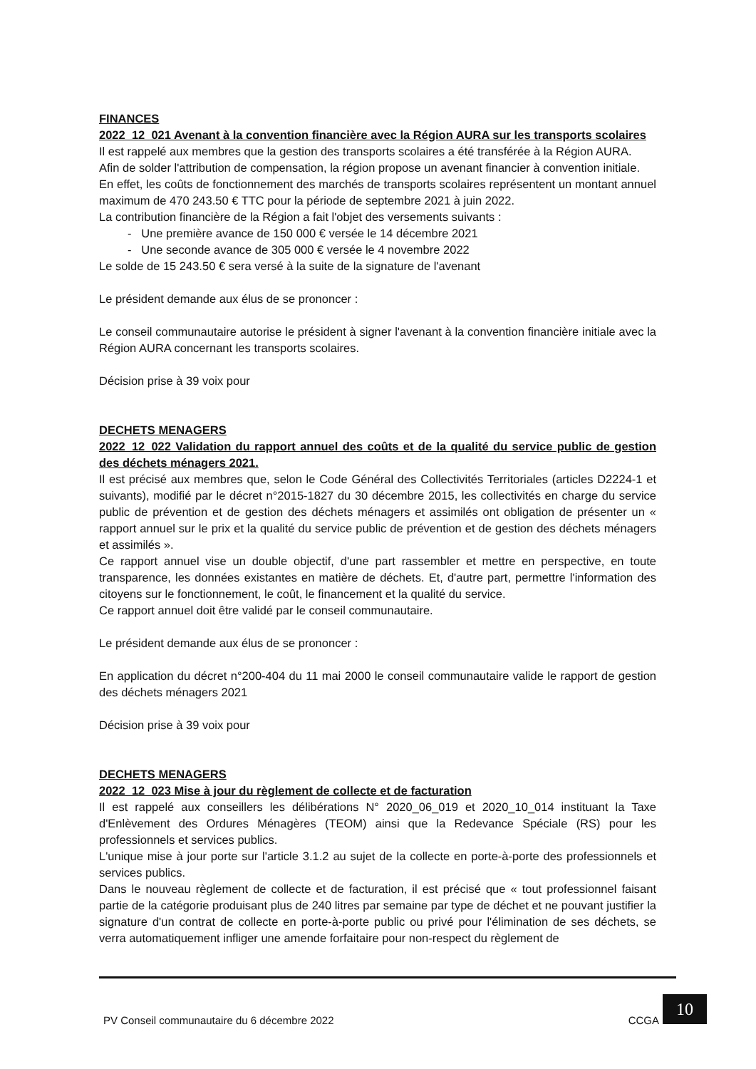FINANCES
2022_12_021 Avenant à la convention financière avec la Région AURA sur les transports scolaires
Il est rappelé aux membres que la gestion des transports scolaires a été transférée à la Région AURA.
Afin de solder l'attribution de compensation, la région propose un avenant financier à convention initiale.
En effet, les coûts de fonctionnement des marchés de transports scolaires représentent un montant annuel maximum de 470 243.50 € TTC pour la période de septembre 2021 à juin 2022.
La contribution financière de la Région a fait l'objet des versements suivants :
- Une première avance de 150 000 € versée le 14 décembre 2021
- Une seconde avance de 305 000 € versée le 4 novembre 2022
Le solde de 15 243.50 € sera versé à la suite de la signature de l'avenant
Le président demande aux élus de se prononcer :
Le conseil communautaire autorise le président à signer l'avenant à la convention financière initiale avec la Région AURA concernant les transports scolaires.
Décision prise à 39 voix pour
DECHETS MENAGERS
2022_12_022 Validation du rapport annuel des coûts et de la qualité du service public de gestion des déchets ménagers 2021.
Il est précisé aux membres que, selon le Code Général des Collectivités Territoriales (articles D2224-1 et suivants), modifié par le décret n°2015-1827 du 30 décembre 2015, les collectivités en charge du service public de prévention et de gestion des déchets ménagers et assimilés ont obligation de présenter un « rapport annuel sur le prix et la qualité du service public de prévention et de gestion des déchets ménagers et assimilés ».
Ce rapport annuel vise un double objectif, d'une part rassembler et mettre en perspective, en toute transparence, les données existantes en matière de déchets. Et, d'autre part, permettre l'information des citoyens sur le fonctionnement, le coût, le financement et la qualité du service.
Ce rapport annuel doit être validé par le conseil communautaire.
Le président demande aux élus de se prononcer :
En application du décret n°200-404 du 11 mai 2000 le conseil communautaire valide le rapport de gestion des déchets ménagers 2021
Décision prise à 39 voix pour
DECHETS MENAGERS
2022_12_023 Mise à jour du règlement de collecte et de facturation
Il est rappelé aux conseillers les délibérations N° 2020_06_019 et 2020_10_014 instituant la Taxe d'Enlèvement des Ordures Ménagères (TEOM) ainsi que la Redevance Spéciale (RS) pour les professionnels et services publics.
L'unique mise à jour porte sur l'article 3.1.2 au sujet de la collecte en porte-à-porte des professionnels et services publics.
Dans le nouveau règlement de collecte et de facturation, il est précisé que « tout professionnel faisant partie de la catégorie produisant plus de 240 litres par semaine par type de déchet et ne pouvant justifier la signature d'un contrat de collecte en porte-à-porte public ou privé pour l'élimination de ses déchets, se verra automatiquement infliger une amende forfaitaire pour non-respect du règlement de
PV Conseil communautaire du 6 décembre 2022 CCGA
10